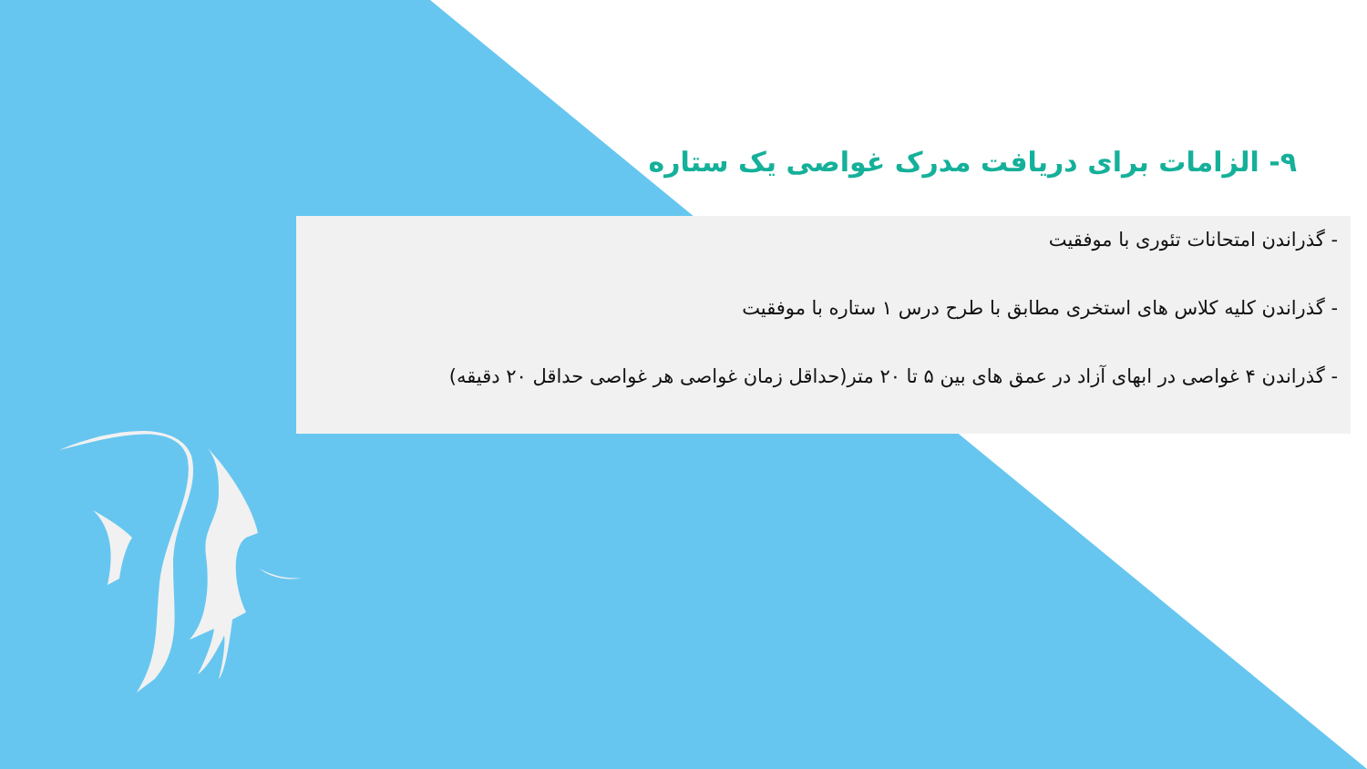۹- الزامات برای دریافت مدرک غواصی یک ستاره
- گذراندن امتحانات تئوری با موفقیت
- گذراندن کلیه کلاس های استخری مطابق با طرح درس ۱ ستاره با موفقیت
- گذراندن ۴ غواصی در ابهای آزاد در عمق های بین ۵ تا ۲۰ متر(حداقل زمان غواصی هر غواصی حداقل ۲۰ دقیقه)